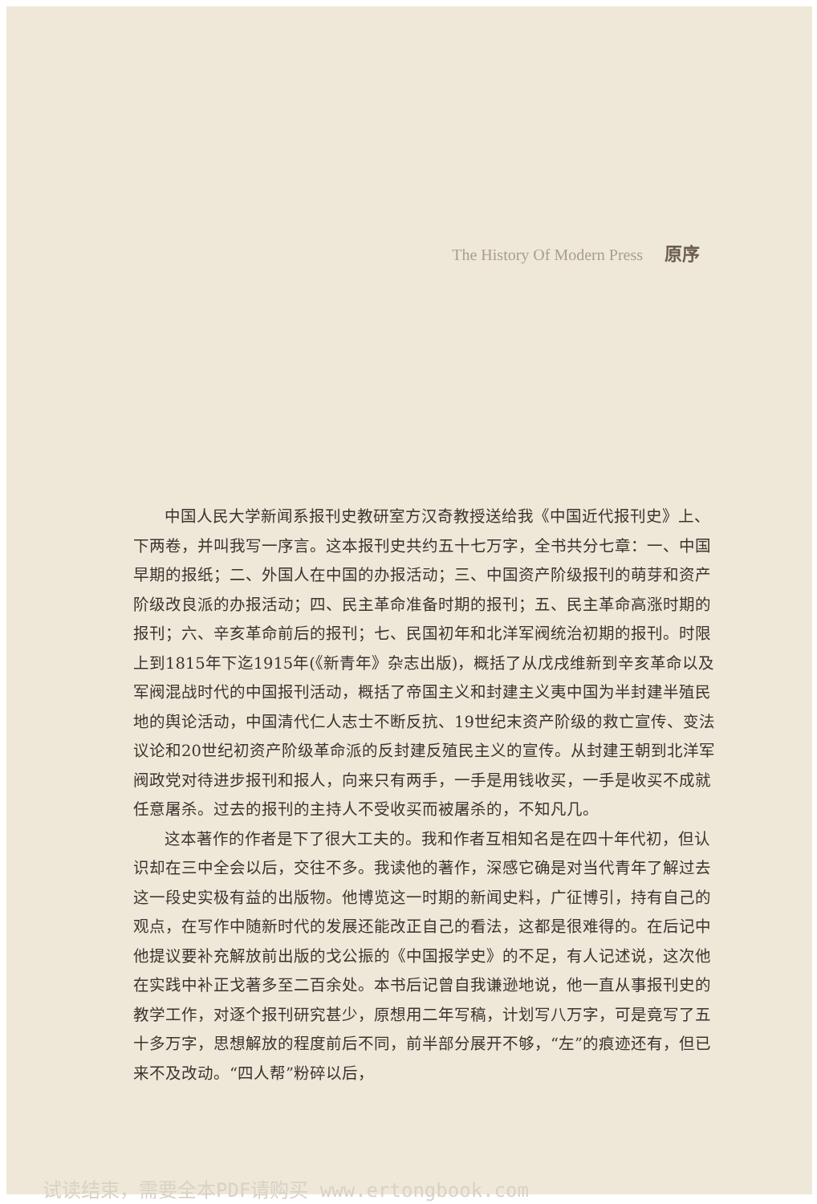The History Of Modern Press 原序
中国人民大学新闻系报刊史教研室方汉奇教授送给我《中国近代报刊史》上、下两卷，并叫我写一序言。这本报刊史共约五十七万字，全书共分七章：一、中国早期的报纸；二、外国人在中国的办报活动；三、中国资产阶级报刊的萌芽和资产阶级改良派的办报活动；四、民主革命准备时期的报刊；五、民主革命高涨时期的报刊；六、辛亥革命前后的报刊；七、民国初年和北洋军阀统治初期的报刊。时限上到1815年下迄1915年(《新青年》杂志出版)，概括了从戊戌维新到辛亥革命以及军阀混战时代的中国报刊活动，概括了帝国主义和封建主义夷中国为半封建半殖民地的舆论活动，中国清代仁人志士不断反抗、19世纪末资产阶级的救亡宣传、变法议论和20世纪初资产阶级革命派的反封建反殖民主义的宣传。从封建王朝到北洋军阀政党对待进步报刊和报人，向来只有两手，一手是用钱收买，一手是收买不成就任意屠杀。过去的报刊的主持人不受收买而被屠杀的，不知凡几。
这本著作的作者是下了很大工夫的。我和作者互相知名是在四十年代初，但认识却在三中全会以后，交往不多。我读他的著作，深感它确是对当代青年了解过去这一段史实极有益的出版物。他博览这一时期的新闻史料，广征博引，持有自己的观点，在写作中随新时代的发展还能改正自己的看法，这都是很难得的。在后记中他提议要补充解放前出版的戈公振的《中国报学史》的不足，有人记述说，这次他在实践中补正戈著多至二百余处。本书后记曾自我谦逊地说，他一直从事报刊史的教学工作，对逐个报刊研究甚少，原想用二年写稿，计划写八万字，可是竟写了五十多万字，思想解放的程度前后不同，前半部分展开不够，“左”的痕迹还有，但已来不及改动。“四人帮”粉碎以后，
试读结束，需要全本PDF请购买 www.ertongbook.com